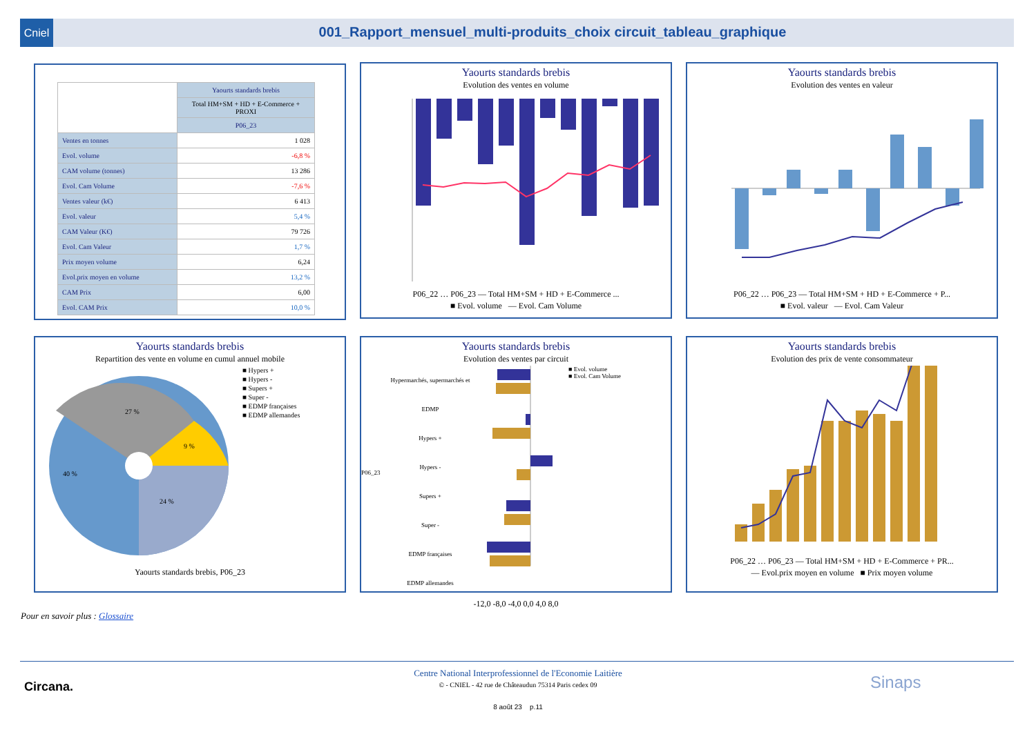Cniel 001_Rapport_mensuel_multi-produits_choix circuit_tableau_graphique
| | Yaourts standards brebis |
| --- | --- |
| | Total HM+SM + HD + E-Commerce + PROXI |
| | P06_23 |
| Ventes en tonnes | 1 028 |
| Evol. volume | -6,8 % |
| CAM volume (tonnes) | 13 286 |
| Evol. Cam Volume | -7,6 % |
| Ventes valeur (k€) | 6 413 |
| Evol. valeur | 5,4 % |
| CAM Valeur (K€) | 79 726 |
| Evol. Cam Valeur | 1,7 % |
| Prix moyen volume | 6,24 |
| Evol.prix moyen en volume | 13,2 % |
| CAM Prix | 6,00 |
| Evol. CAM Prix | 10,0 % |
Yaourts standards brebis
Evolution des ventes en volume
P06_22 … P06_23 — Total HM+SM + HD + E-Commerce ...
■ Evol. volume — Evol. Cam Volume
Yaourts standards brebis
Evolution des ventes en valeur
P06_22 … P06_23 — Total HM+SM + HD + E-Commerce + P...
■ Evol. valeur — Evol. Cam Valeur
Yaourts standards brebis
Repartition des vente en volume en cumul annuel mobile
27 %
9 %
40 %
24 %
■ Hypers +
■ Hypers -
■ Supers +
■ Super -
■ EDMP françaises
■ EDMP allemandes
Yaourts standards brebis, P06_23
Yaourts standards brebis
Evolution des ventes par circuit
P06_23
Hypermarchés, supermarchés et EDMP
Hypers +
Hypers -
Supers +
Super -
EDMP françaises
EDMP allemandes
■ Evol. volume
■ Evol. Cam Volume
-12,0 -8,0 -4,0 0,0 4,0 8,0
Yaourts standards brebis
Evolution des prix de vente consommateur
P06_22 … P06_23 — Total HM+SM + HD + E-Commerce + PR...
— Evol.prix moyen en volume ■ Prix moyen volume
Pour en savoir plus : Glossaire
Circana.
Centre National Interprofessionnel de l'Economie Laitière
© - CNIEL - 42 rue de Châteaudun 75314 Paris cedex 09
8 août 23 p.11
Sinaps